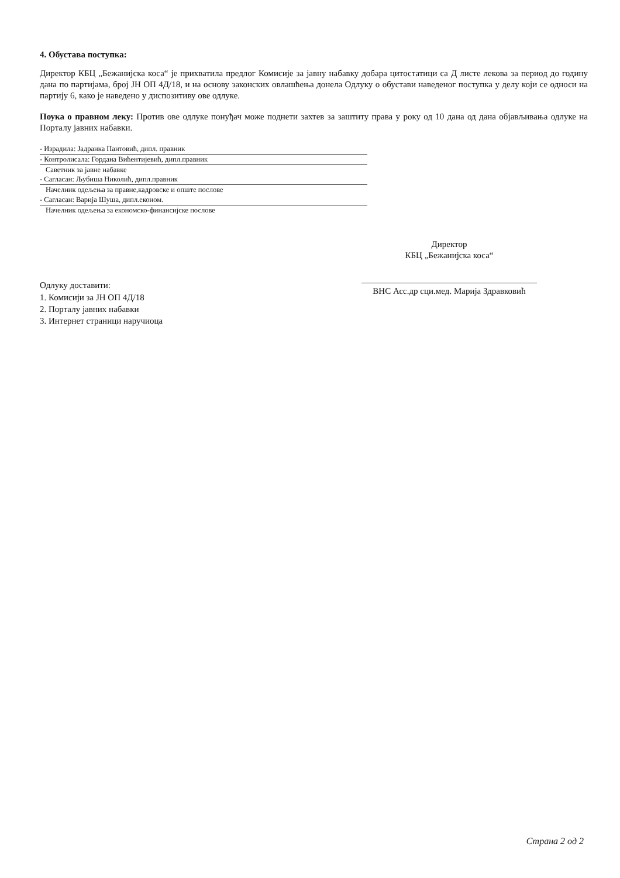4. Обустава поступка:
Директор КБЦ „Бежанијска коса“ је прихватила предлог Комисије за јавну набавку добара цитостатици са Д листе лекова за период до годину дана по партијама, број ЈН ОП 4Д/18, и на основу законских овлашћења донела Одлуку о обустави наведеног поступка у делу који се односи на партију 6, како је наведено у диспозитиву ове одлуке.
Поука о правном леку: Против ове одлуке понуђач може поднети захтев за заштиту права у року од 10 дана од дана објављивања одлуке на Порталу јавних набавки.
- Израдила: Јадранка Пантовић, дипл. правник
- Контролисала: Гордана Вићентијевић, дипл.правник
Саветник за јавне набавке
- Сагласан: Љубиша Николић, дипл.правник
Начелник одељења за правне,кадровске и опште послове
- Сагласан: Варија Шуша, дипл.економ.
Начелник одељења за економско-финансијске послове
Директор
КБЦ „Бежанијска коса“
ВНС Асс.др сци.мед. Марија Здравковић
Одлуку доставити:
1. Комисији за ЈН ОП 4Д/18
2. Порталу јавних набавки
3. Интернет страници наручиоца
Страна 2 од 2